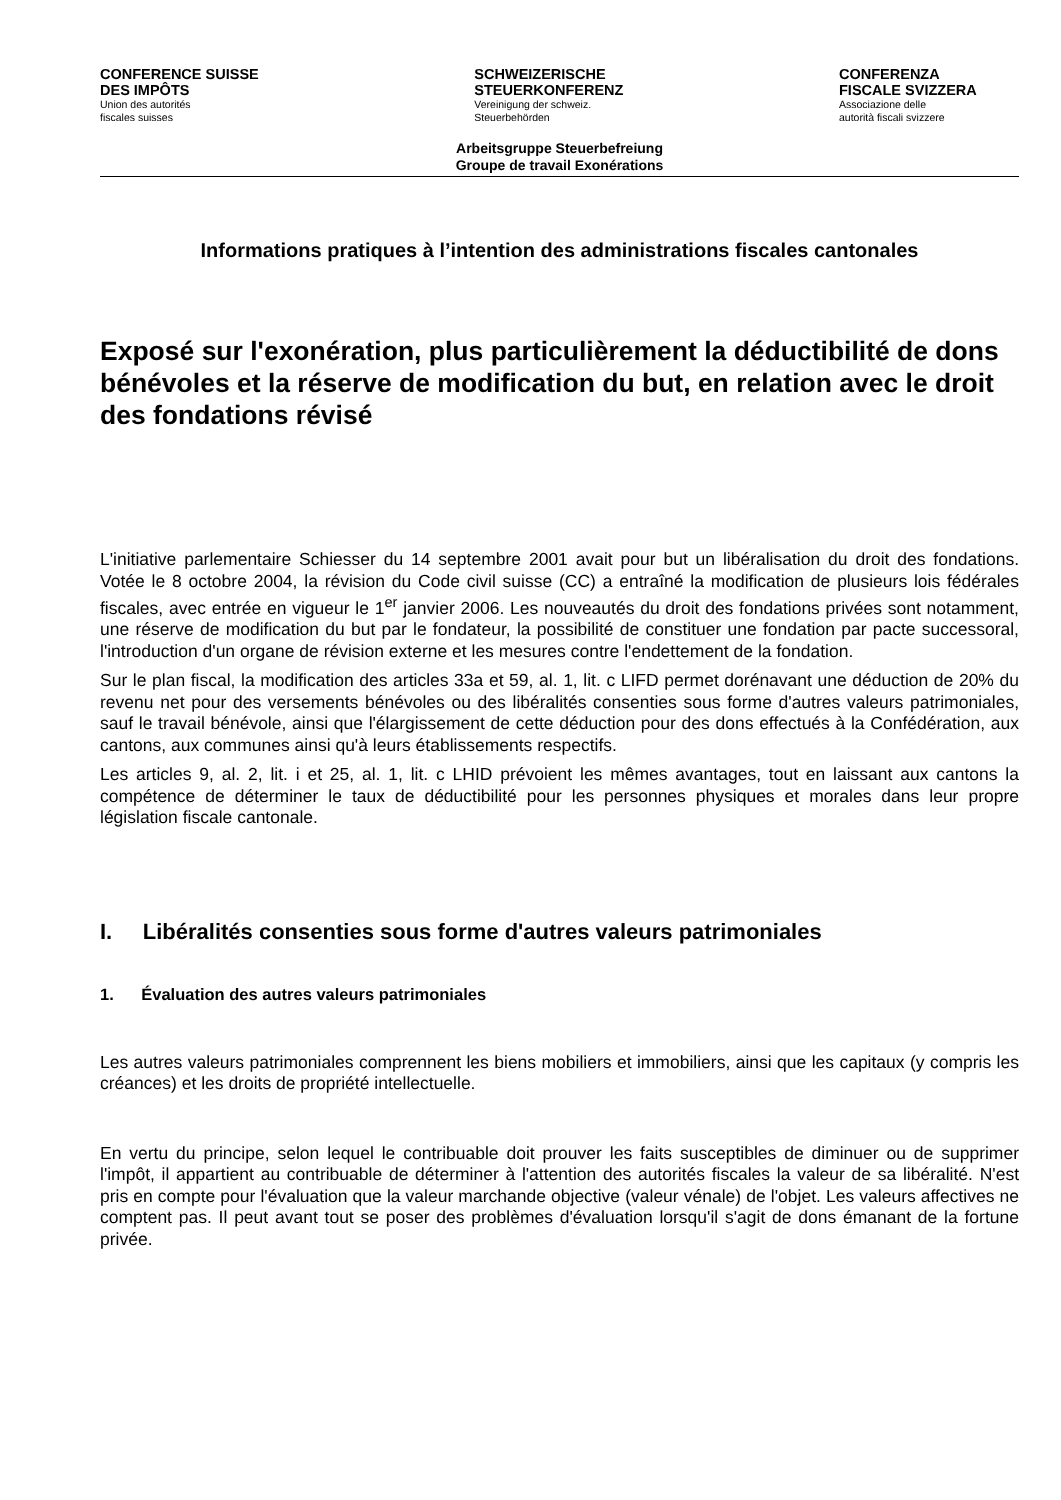CONFERENCE SUISSE
DES IMPÔTS
Union des autorités
fiscales suisses
SCHWEIZERISCHE
STEUERKONFERENZ
Vereinigung der schweiz.
Steuerbehörden
CONFERENZA
FISCALE SVIZZERA
Associazione delle
autorità fiscali svizzere
Arbeitsgruppe Steuerbefreiung
Groupe de travail Exonérations
Informations pratiques à l’intention des administrations fiscales cantonales
Exposé sur l'exonération, plus particulièrement la déductibilité de dons bénévoles et la réserve de modification du but, en relation avec le droit des fondations révisé
L'initiative parlementaire Schiesser du 14 septembre 2001 avait pour but un libéralisation du droit des fondations. Votée le 8 octobre 2004, la révision du Code civil suisse (CC) a entraîné la modification de plusieurs lois fédérales fiscales, avec entrée en vigueur le 1<sup>er</sup> janvier 2006. Les nouveautés du droit des fondations privées sont notamment, une réserve de modification du but par le fondateur, la possibilité de constituer une fondation par pacte successoral, l'introduction d'un organe de révision externe et les mesures contre l'endettement de la fondation.
Sur le plan fiscal, la modification des articles 33a et 59, al. 1, lit. c LIFD permet dorénavant une déduction de 20% du revenu net pour des versements bénévoles ou des libéralités consenties sous forme d'autres valeurs patrimoniales, sauf le travail bénévole, ainsi que l'élargissement de cette déduction pour des dons effectués à la Confédération, aux cantons, aux communes ainsi qu'à leurs établissements respectifs.
Les articles 9, al. 2, lit. i et 25, al. 1, lit. c LHID prévoient les mêmes avantages, tout en laissant aux cantons la compétence de déterminer le taux de déductibilité pour les personnes physiques et morales dans leur propre législation fiscale cantonale.
I. Libéralités consenties sous forme d'autres valeurs patrimoniales
1. Évaluation des autres valeurs patrimoniales
Les autres valeurs patrimoniales comprennent les biens mobiliers et immobiliers, ainsi que les capitaux (y compris les créances) et les droits de propriété intellectuelle.
En vertu du principe, selon lequel le contribuable doit prouver les faits susceptibles de diminuer ou de supprimer l'impôt, il appartient au contribuable de déterminer à l'attention des autorités fiscales la valeur de sa libéralité. N'est pris en compte pour l'évaluation que la valeur marchande objective (valeur vénale) de l'objet. Les valeurs affectives ne comptent pas. Il peut avant tout se poser des problèmes d'évaluation lorsqu'il s'agit de dons émanant de la fortune privée.